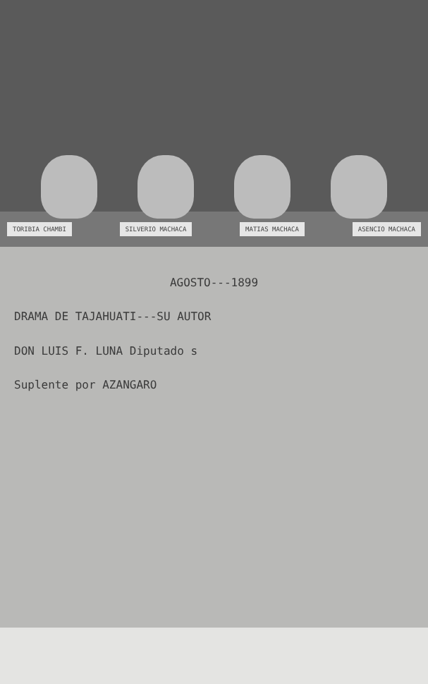TORIBIA CHAMBI SILVERIO MACHACA MATIAS MACHACA ASENCIO MACHACA
AGOSTO---1899
DRAMA DE TAJAHUATI---SU AUTOR
DON LUIS F. LUNA Diputado s
Suplente por AZANGARO